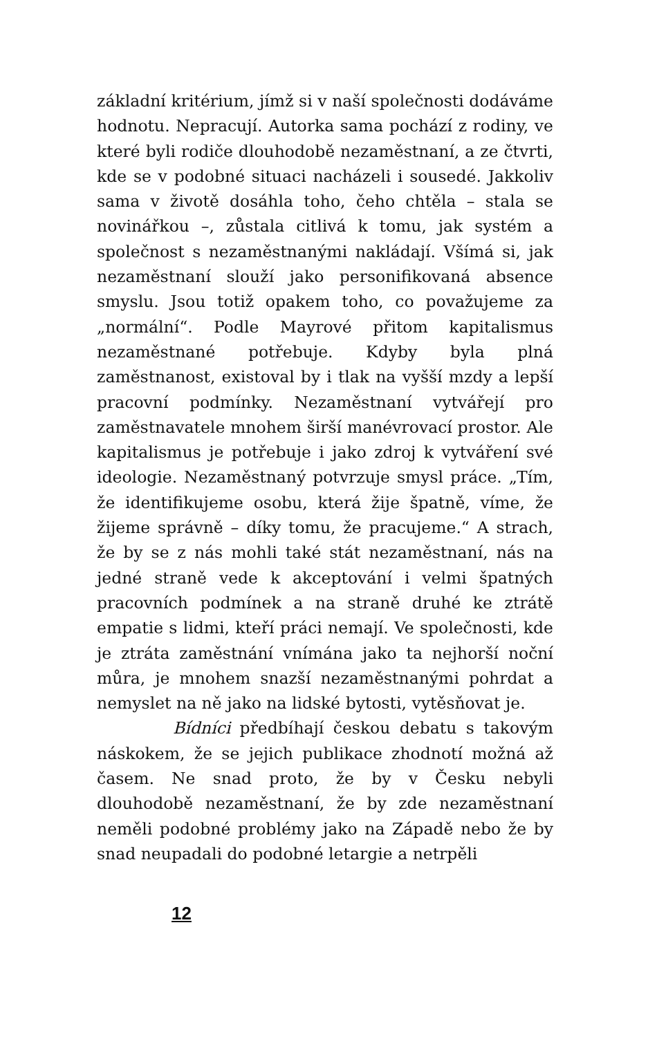základní kritérium, jímž si v naší společnosti dodáváme hodnotu. Nepracují. Autorka sama pochází z rodiny, ve které byli rodiče dlouhodobě nezaměstnaní, a ze čtvrti, kde se v podobné situaci nacházeli i sousedé. Jakkoliv sama v životě dosáhla toho, čeho chtěla – stala se novinářkou –, zůstala citlivá k tomu, jak systém a společnost s nezaměstnanými nakládají. Všímá si, jak nezaměstnaní slouží jako personifikovaná absence smyslu. Jsou totiž opakem toho, co považujeme za „normální“. Podle Mayrové přitom kapitalismus nezaměstnané potřebuje. Kdyby byla plná zaměstnanost, existoval by i tlak na vyšší mzdy a lepší pracovní podmínky. Nezaměstnaní vytvářejí pro zaměstnavatele mnohem širší manévrovací prostor. Ale kapitalismus je potřebuje i jako zdroj k vytváření své ideologie. Nezaměstnaný potvrzuje smysl práce. „Tím, že identifikujeme osobu, která žije špatně, víme, že žijeme správně – díky tomu, že pracujeme.“ A strach, že by se z nás mohli také stát nezaměstnaní, nás na jedné straně vede k akceptování i velmi špatných pracovních podmínek a na straně druhé ke ztrátě empatie s lidmi, kteří práci nemají. Ve společnosti, kde je ztráta zaměstnání vnímána jako ta nejhorší noční můra, je mnohem snazší nezaměstnanými pohrdat a nemyslet na ně jako na lidské bytosti, vytěsňovat je.
Bídníci předbíhají českou debatu s takovým náskokem, že se jejich publikace zhodnotí možná až časem. Ne snad proto, že by v Česku nebyli dlouhodobě nezaměstnaní, že by zde nezaměstnaní neměli podobné problémy jako na Západě nebo že by snad neupadali do podobné letargie a netrpěli
12